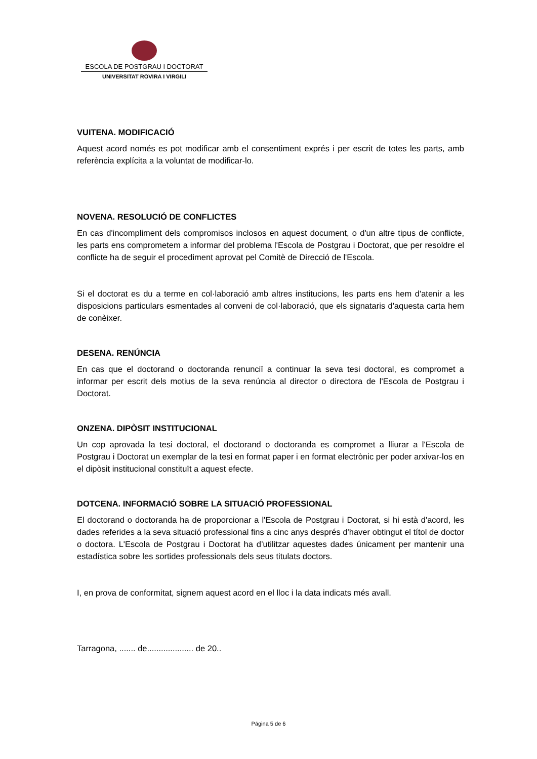ESCOLA DE POSTGRAU I DOCTORAT
UNIVERSITAT ROVIRA I VIRGILI
VUITENA. MODIFICACIÓ
Aquest acord només es pot modificar amb el consentiment exprés i per escrit de totes les parts, amb referència explícita a la voluntat de modificar-lo.
NOVENA. RESOLUCIÓ DE CONFLICTES
En cas d'incompliment dels compromisos inclosos en aquest document, o d'un altre tipus de conflicte, les parts ens comprometem a informar del problema l'Escola de Postgrau i Doctorat, que per resoldre el conflicte ha de seguir el procediment aprovat pel Comitè de Direcció de l'Escola.
Si el doctorat es du a terme en col·laboració amb altres institucions, les parts ens hem d'atenir a les disposicions particulars esmentades al conveni de col·laboració, que els signataris d'aquesta carta hem de conèixer.
DESENA. RENÚNCIA
En cas que el doctorand o doctoranda renunciï a continuar la seva tesi doctoral, es compromet a informar per escrit dels motius de la seva renúncia al director o directora de l'Escola de Postgrau i Doctorat.
ONZENA. DIPÒSIT INSTITUCIONAL
Un cop aprovada la tesi doctoral, el doctorand o doctoranda es compromet a lliurar a l'Escola de Postgrau i Doctorat un exemplar de la tesi en format paper i en format electrònic per poder arxivar-los en el dipòsit institucional constituït a aquest efecte.
DOTCENA. INFORMACIÓ SOBRE LA SITUACIÓ PROFESSIONAL
El doctorand o doctoranda ha de proporcionar a l'Escola de Postgrau i Doctorat, si hi està d'acord, les dades referides a la seva situació professional fins a cinc anys després d'haver obtingut el títol de doctor o doctora. L'Escola de Postgrau i Doctorat ha d’utilitzar aquestes dades únicament per mantenir una estadística sobre les sortides professionals dels seus titulats doctors.
I, en prova de conformitat, signem aquest acord en el lloc i la data indicats més avall.
Tarragona, ....... de.................... de 20..
Página 5 de 6